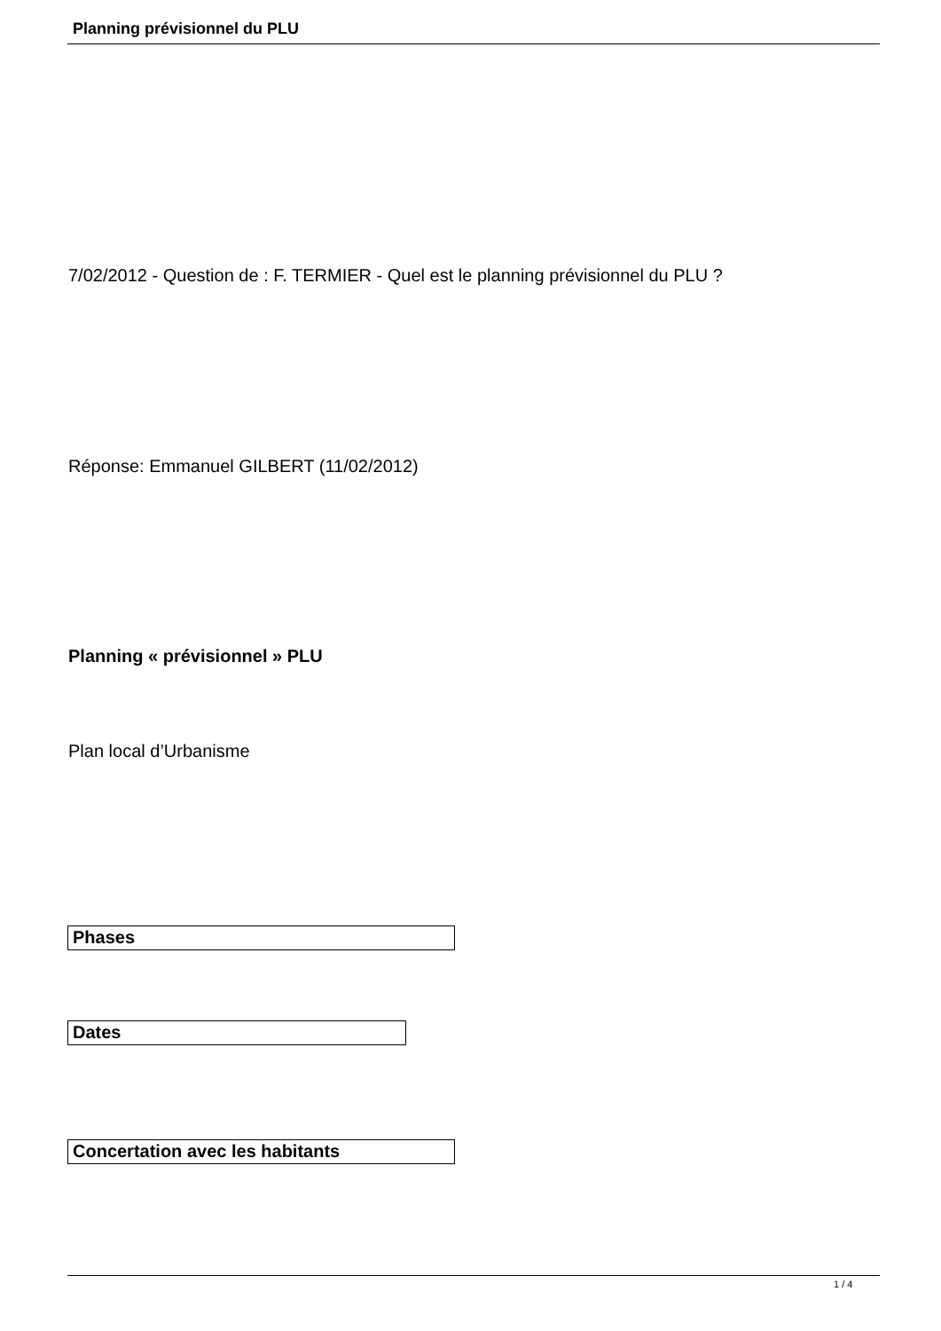Planning prévisionnel du PLU
7/02/2012 - Question de : F. TERMIER - Quel est le planning prévisionnel du PLU ?
Réponse: Emmanuel GILBERT (11/02/2012)
Planning « prévisionnel » PLU
Plan local d’Urbanisme
Phases
Dates
Concertation avec les habitants
1 / 4